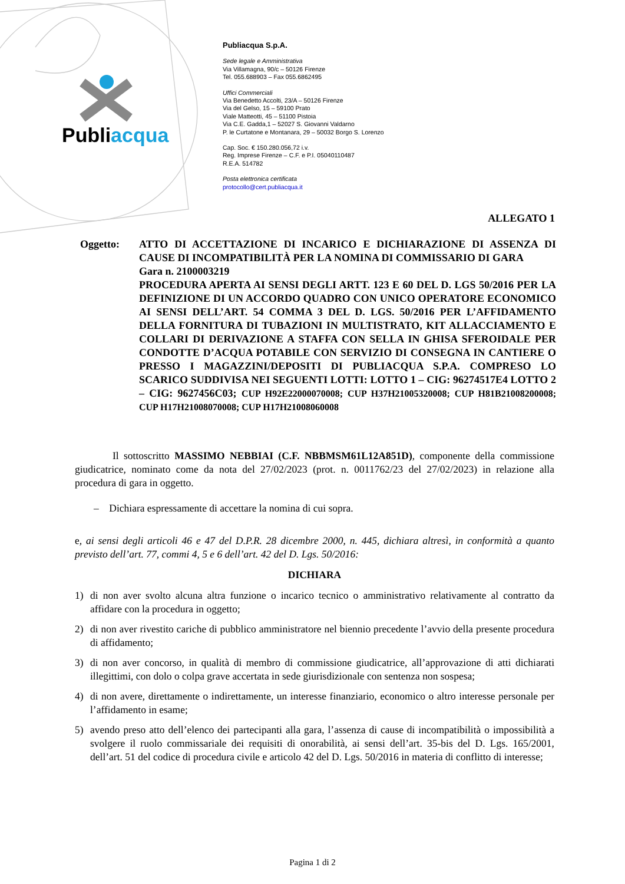Publiacqua
Publiacqua S.p.A.
Sede legale e Amministrativa
Via Villamagna, 90/c – 50126 Firenze
Tel. 055.688903 – Fax 055.6862495
Uffici Commerciali
Via Benedetto Accolti, 23/A – 50126 Firenze
Via del Gelso, 15 – 59100 Prato
Viale Matteotti, 45 – 51100 Pistoia
Via C.E. Gadda,1 – 52027 S. Giovanni Valdarno
P. le Curtatone e Montanara, 29 – 50032 Borgo S. Lorenzo
Cap. Soc. € 150.280.056,72 i.v.
Reg. Imprese Firenze – C.F. e P.I. 05040110487
R.E.A. 514782
Posta elettronica certificata
protocollo@cert.publiacqua.it
ALLEGATO 1
Oggetto: ATTO DI ACCETTAZIONE DI INCARICO E DICHIARAZIONE DI ASSENZA DI CAUSE DI INCOMPATIBILITÀ PER LA NOMINA DI COMMISSARIO DI GARA
Gara n. 2100003219
PROCEDURA APERTA AI SENSI DEGLI ARTT. 123 E 60 DEL D. LGS 50/2016 PER LA DEFINIZIONE DI UN ACCORDO QUADRO CON UNICO OPERATORE ECONOMICO AI SENSI DELL’ART. 54 COMMA 3 DEL D. LGS. 50/2016 PER L’AFFIDAMENTO DELLA FORNITURA DI TUBAZIONI IN MULTISTRATO, KIT ALLACCIAMENTO E COLLARI DI DERIVAZIONE A STAFFA CON SELLA IN GHISA SFEROIDALE PER CONDOTTE D’ACQUA POTABILE CON SERVIZIO DI CONSEGNA IN CANTIERE O PRESSO I MAGAZZINI/DEPOSITI DI PUBLIACQUA S.P.A. COMPRESO LO SCARICO SUDDIVISA NEI SEGUENTI LOTTI: LOTTO 1 – CIG: 96274517E4 LOTTO 2 – CIG: 9627456C03; CUP H92E22000070008; CUP H37H21005320008; CUP H81B21008200008; CUP H17H21008070008; CUP H17H21008060008
Il sottoscritto MASSIMO NEBBIAI (C.F. NBBMSM61L12A851D), componente della commissione giudicatrice, nominato come da nota del 27/02/2023 (prot. n. 0011762/23 del 27/02/2023) in relazione alla procedura di gara in oggetto.
– Dichiara espressamente di accettare la nomina di cui sopra.
e, ai sensi degli articoli 46 e 47 del D.P.R. 28 dicembre 2000, n. 445, dichiara altresì, in conformità a quanto previsto dell’art. 77, commi 4, 5 e 6 dell’art. 42 del D. Lgs. 50/2016:
DICHIARA
1) di non aver svolto alcuna altra funzione o incarico tecnico o amministrativo relativamente al contratto da affidare con la procedura in oggetto;
2) di non aver rivestito cariche di pubblico amministratore nel biennio precedente l’avvio della presente procedura di affidamento;
3) di non aver concorso, in qualità di membro di commissione giudicatrice, all’approvazione di atti dichiarati illegittimi, con dolo o colpa grave accertata in sede giurisdizionale con sentenza non sospesa;
4) di non avere, direttamente o indirettamente, un interesse finanziario, economico o altro interesse personale per l’affidamento in esame;
5) avendo preso atto dell’elenco dei partecipanti alla gara, l’assenza di cause di incompatibilità o impossibilità a svolgere il ruolo commissariale dei requisiti di onorabilità, ai sensi dell’art. 35-bis del D. Lgs. 165/2001, dell’art. 51 del codice di procedura civile e articolo 42 del D. Lgs. 50/2016 in materia di conflitto di interesse;
Pagina 1 di 2